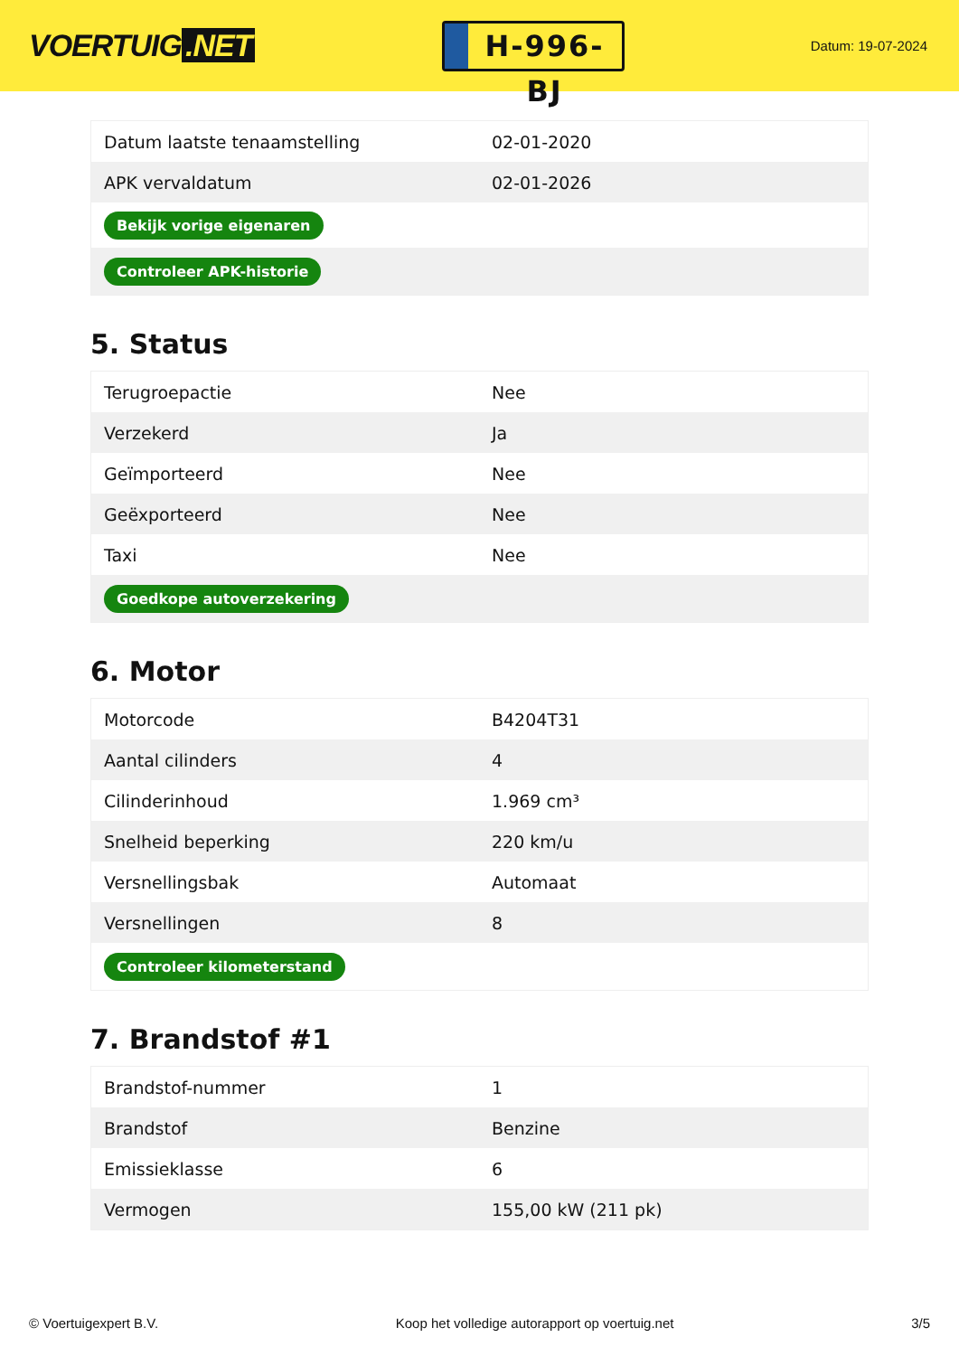VOERTUIG.NET
H-996-BJ
Datum: 19-07-2024
| Datum laatste tenaamstelling | 02-01-2020 |
| APK vervaldatum | 02-01-2026 |
| Bekijk vorige eigenaren | |
| Controleer APK-historie | |
5. Status
| Terugroepactie | Nee |
| Verzekerd | Ja |
| Geïmporteerd | Nee |
| Geëxporteerd | Nee |
| Taxi | Nee |
| Goedkope autoverzekering | |
6. Motor
| Motorcode | B4204T31 |
| Aantal cilinders | 4 |
| Cilinderinhoud | 1.969 cm³ |
| Snelheid beperking | 220 km/u |
| Versnellingsbak | Automaat |
| Versnellingen | 8 |
| Controleer kilometerstand | |
7. Brandstof #1
| Brandstof-nummer | 1 |
| Brandstof | Benzine |
| Emissieklasse | 6 |
| Vermogen | 155,00 kW (211 pk) |
© Voertuigexpert B.V. Koop het volledige autorapport op voertuig.net 3/5